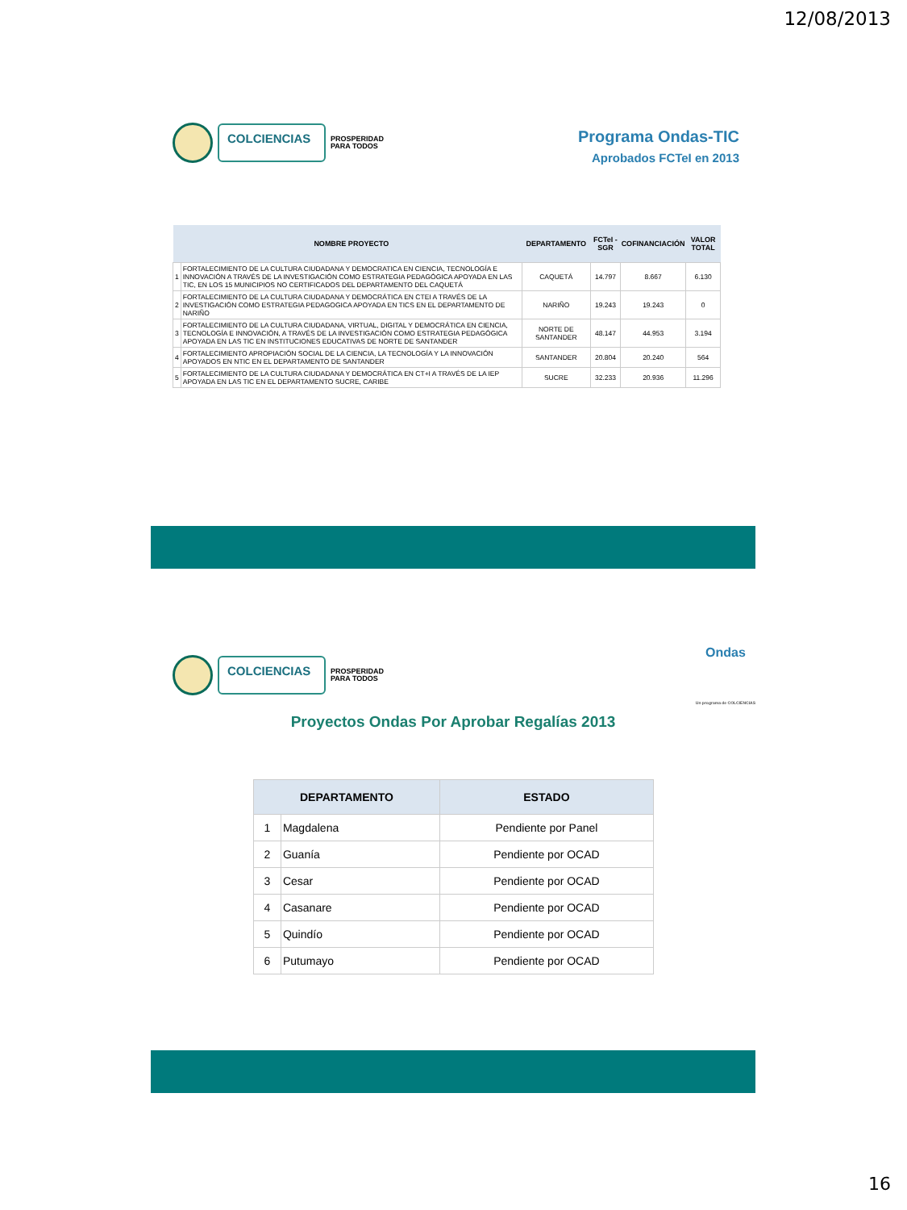12/08/2013
COLCIENCIAS
PROSPERIDAD
PARA TODOS
Programa Ondas-TIC
Aprobados FCTeI en 2013
| | NOMBRE PROYECTO | DEPARTAMENTO | FCTeI -SGR | COFINANCIACIÓN | VALOR TOTAL |
| --- | --- | --- | --- | --- | --- |
| 1 | FORTALECIMIENTO DE LA CULTURA CIUDADANA Y DEMOCRATICA EN CIENCIA, TECNOLOGÍA E INNOVACIÓN A TRAVÉS DE LA INVESTIGACIÓN COMO ESTRATEGIA PEDAGÓGICA APOYADA EN LAS TIC, EN LOS 15 MUNICIPIOS NO CERTIFICADOS DEL DEPARTAMENTO DEL CAQUETÁ | CAQUETÁ | 14.797 | 8.667 | 6.130 |
| 2 | FORTALECIMIENTO DE LA CULTURA CIUDADANA Y DEMOCRÁTICA EN CTEI A TRAVÉS DE LA INVESTIGACIÓN COMO ESTRATEGIA PEDAGOGICA APOYADA EN TICS EN EL DEPARTAMENTO DE NARIÑO | NARIÑO | 19.243 | 19.243 | 0 |
| 3 | FORTALECIMIENTO DE LA CULTURA CIUDADANA, VIRTUAL, DIGITAL Y DEMOCRÁTICA EN CIENCIA, TECNOLOGÍA E INNOVACIÓN, A TRAVÉS DE LA INVESTIGACIÓN COMO ESTRATEGIA PEDAGÓGICA APOYADA EN LAS TIC EN INSTITUCIONES EDUCATIVAS DE NORTE DE SANTANDER | NORTE DE SANTANDER | 48.147 | 44.953 | 3.194 |
| 4 | FORTALECIMIENTO APROPIACIÓN SOCIAL DE LA CIENCIA, LA TECNOLOGÍA Y LA INNOVACIÓN APOYADOS EN NTIC EN EL DEPARTAMENTO DE SANTANDER | SANTANDER | 20.804 | 20.240 | 564 |
| 5 | FORTALECIMIENTO DE LA CULTURA CIUDADANA Y DEMOCRÁTICA EN CT+I A TRAVÉS DE LA IEP APOYADA EN LAS TIC EN EL DEPARTAMENTO SUCRE, CARIBE | SUCRE | 32.233 | 20.936 | 11.296 |
COLCIENCIAS
PROSPERIDAD
PARA TODOS
Ondas
Un programa de COLCIENCIAS
Proyectos Ondas Por Aprobar Regalías 2013
| DEPARTAMENTO | | ESTADO |
| --- | --- | --- |
| 1 | Magdalena | Pendiente por Panel |
| 2 | Guanía | Pendiente por OCAD |
| 3 | Cesar | Pendiente por OCAD |
| 4 | Casanare | Pendiente por OCAD |
| 5 | Quindío | Pendiente por OCAD |
| 6 | Putumayo | Pendiente por OCAD |
16